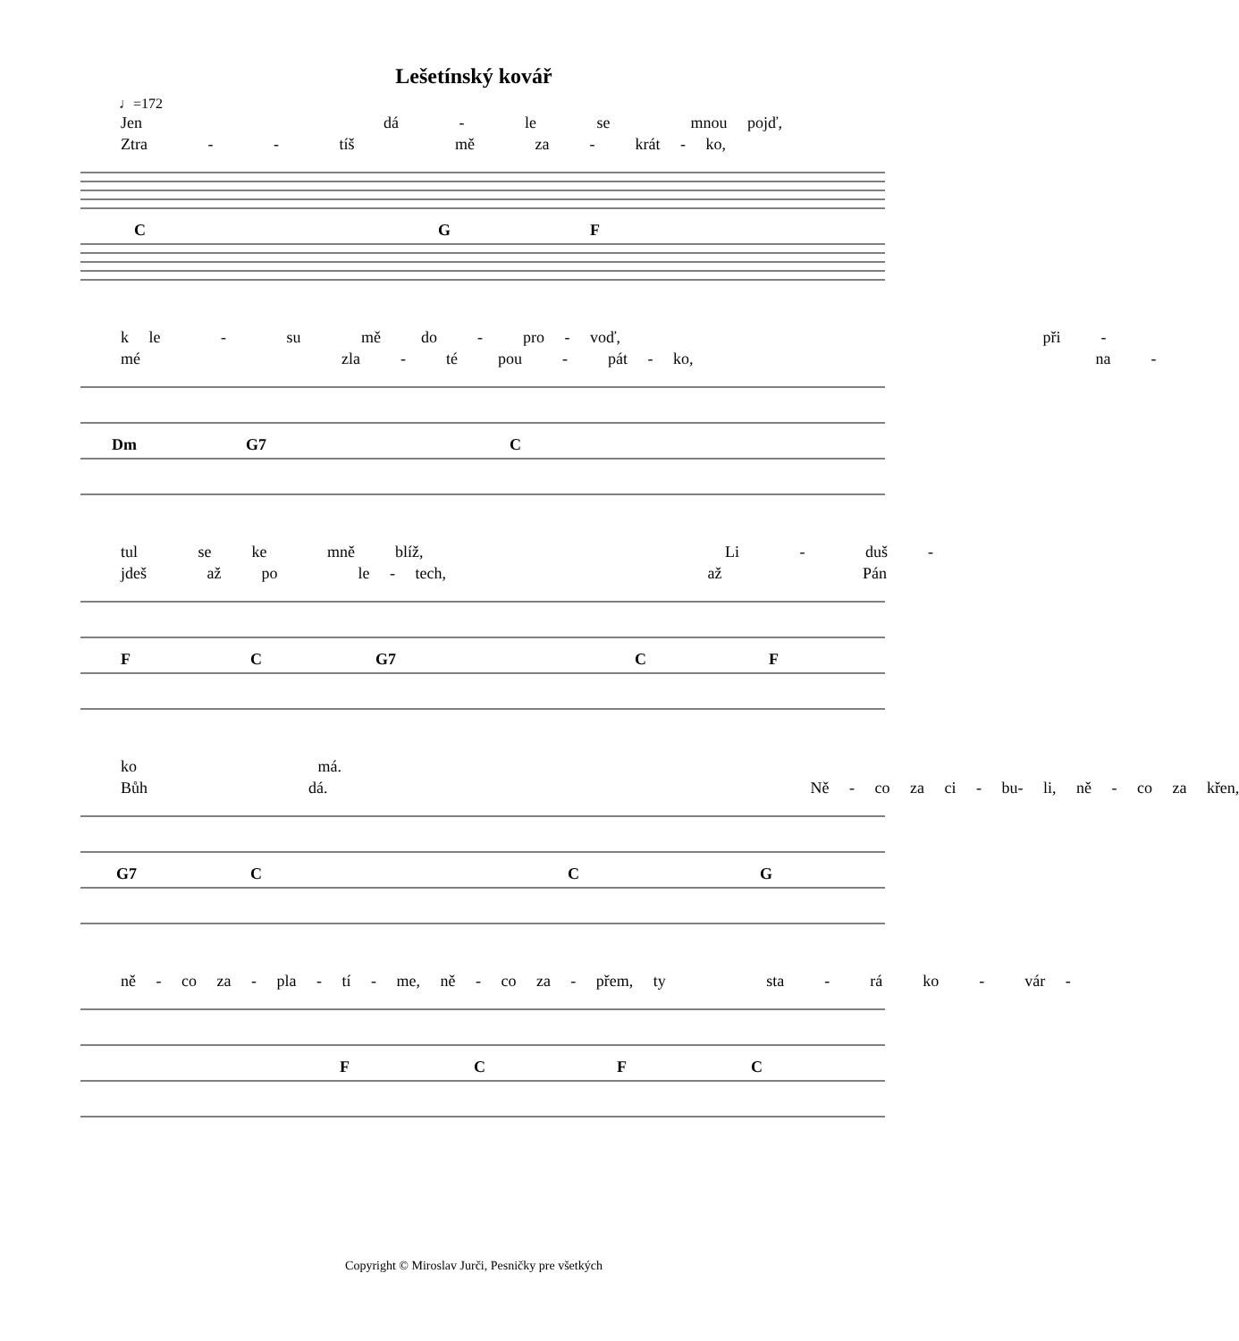Lešetínský kovář
♩=172
Jen dá - le se mnou pojď, Ztra - - tíš mě za - krát - ko,
C
G
F
k le - su mě do - pro - voď, při - mé zla - té pou - pát - ko, na -
Dm
G7
C
tul se ke mně blíž, Li - duš - jdeš až po le - tech, až Pán
F
C
G7
C
F
ko má. Bůh dá. Ně - co za ci - bu- li, ně - co za křen,
G7
C
C
G
ně - co za - pla - tí - me, ně - co za - přem, ty sta - rá ko - vár -
F
C
F
C
Copyright © Miroslav Jurči, Pesničky pre všetkých